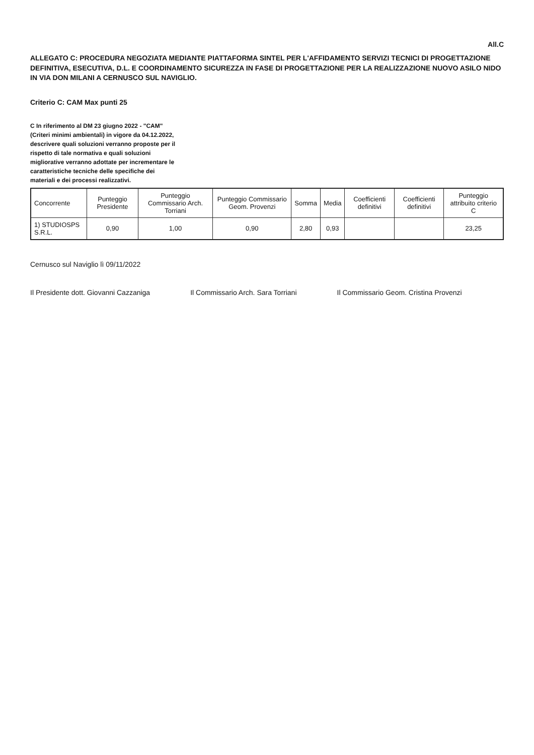All.C
ALLEGATO C: PROCEDURA NEGOZIATA MEDIANTE PIATTAFORMA SINTEL PER L'AFFIDAMENTO SERVIZI TECNICI DI PROGETTAZIONE DEFINITIVA, ESECUTIVA, D.L. E COORDINAMENTO SICUREZZA IN FASE DI PROGETTAZIONE PER LA REALIZZAZIONE NUOVO ASILO NIDO IN VIA DON MILANI A CERNUSCO SUL NAVIGLIO.
Criterio C: CAM Max punti 25
C In riferimento al DM 23 giugno 2022 - "CAM" (Criteri minimi ambientali) in vigore da 04.12.2022, descrivere quali soluzioni verranno proposte per il rispetto di tale normativa e quali soluzioni migliorative verranno adottate per incrementare le caratteristiche tecniche delle specifiche dei materiali e dei processi realizzativi.
| Concorrente | Punteggio Presidente | Punteggio Commissario Arch. Torriani | Punteggio Commissario Geom. Provenzi | Somma | Media | Coefficienti definitivi | Coefficienti definitivi | Punteggio attribuito criterio C |
| --- | --- | --- | --- | --- | --- | --- | --- | --- |
| 1) STUDIOSPS S.R.L. | 0,90 | 1,00 | 0,90 | 2,80 | 0,93 | | | 23,25 |
Cernusco sul Naviglio lì 09/11/2022
Il Presidente dott. Giovanni Cazzaniga
Il Commissario Arch. Sara Torriani
Il Commissario Geom. Cristina Provenzi